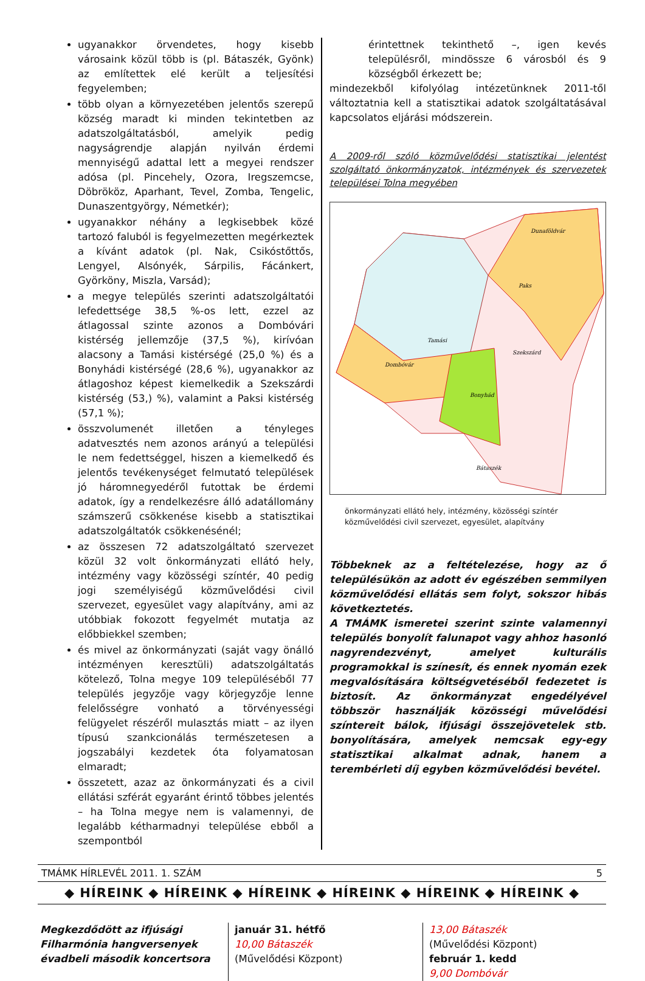ugyanakkor örvendetes, hogy kisebb városaink közül több is (pl. Bátaszék, Gyönk) az említettek elé került a teljesítési fegyelemben;
több olyan a környezetében jelentős szerepű község maradt ki minden tekintetben az adatszolgáltatásból, amelyik pedig nagyságrendje alapján nyilván érdemi mennyiségű adattal lett a megyei rendszer adósa (pl. Pincehely, Ozora, Iregszemcse, Döbrököz, Aparhant, Tevel, Zomba, Tengelic, Dunaszentgyörgy, Németkér);
ugyanakkor néhány a legkisebbek közé tartozó faluból is fegyelmezetten megérkeztek a kívánt adatok (pl. Nak, Csikóstőttős, Lengyel, Alsónyék, Sárpilis, Fácánkert, Györköny, Miszla, Varsád);
a megye település szerinti adatszolgáltatói lefedettsége 38,5 %-os lett, ezzel az átlagossal szinte azonos a Dombóvári kistérség jellemzője (37,5 %), kirívóan alacsony a Tamási kistérségé (25,0 %) és a Bonyhádi kistérségé (28,6 %), ugyanakkor az átlagoshoz képest kiemelkedik a Szekszárdi kistérség (53,) %), valamint a Paksi kistérség (57,1 %);
összvolumenét illetően a tényleges adatvesztés nem azonos arányú a települési le nem fedettséggel, hiszen a kiemelkedő és jelentős tevékenységet felmutató települések jó háromnegyedéről futottak be érdemi adatok, így a rendelkezésre álló adatállomány számszerű csökkenése kisebb a statisztikai adatszolgáltatók csökkenésénél;
az összesen 72 adatszolgáltató szervezet közül 32 volt önkormányzati ellátó hely, intézmény vagy közösségi színtér, 40 pedig jogi személyiségű közművelődési civil szervezet, egyesület vagy alapítvány, ami az utóbbiak fokozott fegyelmét mutatja az előbbiekkel szemben;
és mivel az önkormányzati (saját vagy önálló intézményen keresztüli) adatszolgáltatás kötelező, Tolna megye 109 településéből 77 település jegyzője vagy körjegyzője lenne felelősségre vonható a törvényességi felügyelet részéről mulasztás miatt – az ilyen típusú szankcionálás természetesen a jogszabályi kezdetek óta folyamatosan elmaradt;
összetett, azaz az önkormányzati és a civil ellátási szférát egyaránt érintő többes jelentés – ha Tolna megye nem is valamennyi, de legalább kétharmadnyi települése ebből a szempontból
érintettnek tekinthető –, igen kevés településről, mindössze 6 városból és 9 községből érkezett be;
mindezekből kifolyólag intézetünknek 2011-től változtatnia kell a statisztikai adatok szolgáltatásával kapcsolatos eljárási módszerein.
A 2009-ről szóló közművelődési statisztikai jelentést szolgáltató önkormányzatok, intézmények és szervezetek települései Tolna megyében
Dunaföldvár
Tamási
Szekszárd
Bonyhád
Dombóvár
Paks
Bátaszék
önkormányzati ellátó hely, intézmény, közösségi színtér
közművelődési civil szervezet, egyesület, alapítvány
Többeknek az a feltételezése, hogy az ő településükön az adott év egészében semmilyen közművelődési ellátás sem folyt, sokszor hibás következtetés.
A TMÁMK ismeretei szerint szinte valamennyi település bonyolít falunapot vagy ahhoz hasonló nagyrendezvényt, amelyet kulturális programokkal is színesít, és ennek nyomán ezek megvalósítására költségvetéséből fedezetet is biztosít. Az önkormányzat engedélyével többször használják közösségi művelődési színtereit bálok, ifjúsági összejövetelek stb. bonyolítására, amelyek nemcsak egy-egy statisztikai alkalmat adnak, hanem a terembérleti díj egyben közművelődési bevétel.
TMÁMK HÍRLEVÉL 2011. 1. SZÁM 5
◆ HÍREINK ◆ HÍREINK ◆ HÍREINK ◆ HÍREINK ◆ HÍREINK ◆ HÍREINK ◆
Megkezdődött az ifjúsági Filharmónia hangversenyek évadbeli második koncertsora
január 31. hétfő
10,00 Bátaszék
(Művelődési Központ)
13,00 Bátaszék
(Művelődési Központ)
február 1. kedd
9,00 Dombóvár